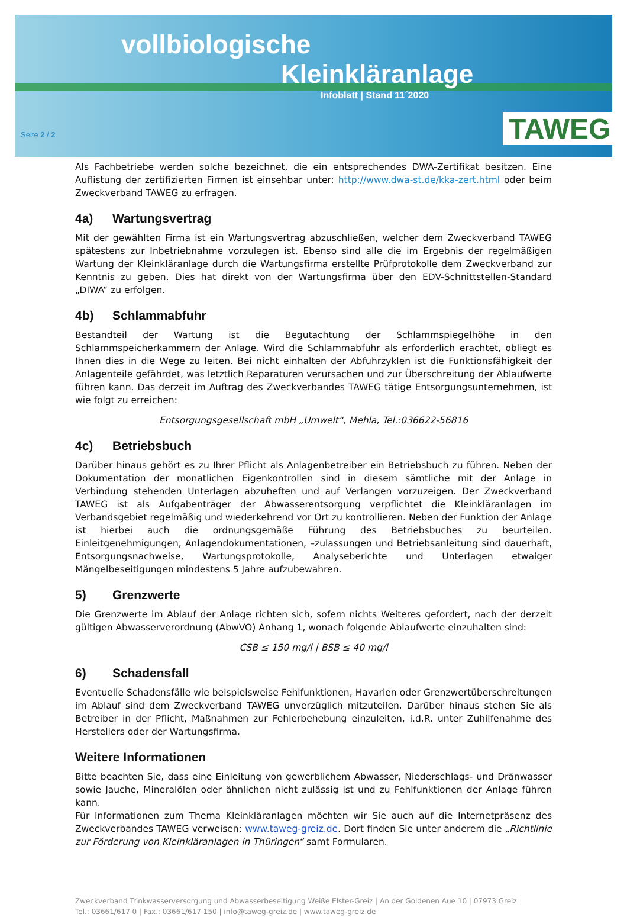vollbiologische
Kleinkläranlage
Infoblatt | Stand 11´2020
Seite 2 / 2 TAWEG
Als Fachbetriebe werden solche bezeichnet, die ein entsprechendes DWA-Zertifikat besitzen. Eine Auflistung der zertifizierten Firmen ist einsehbar unter: http://www.dwa-st.de/kka-zert.html oder beim Zweckverband TAWEG zu erfragen.
4a) Wartungsvertrag
Mit der gewählten Firma ist ein Wartungsvertrag abzuschließen, welcher dem Zweckverband TAWEG spätestens zur Inbetriebnahme vorzulegen ist. Ebenso sind alle die im Ergebnis der regelmäßigen Wartung der Kleinkläranlage durch die Wartungsfirma erstellte Prüfprotokolle dem Zweckverband zur Kenntnis zu geben. Dies hat direkt von der Wartungsfirma über den EDV-Schnittstellen-Standard „DIWA“ zu erfolgen.
4b) Schlammabfuhr
Bestandteil der Wartung ist die Begutachtung der Schlammspiegelhöhe in den Schlammspeicherkammern der Anlage. Wird die Schlammabfuhr als erforderlich erachtet, obliegt es Ihnen dies in die Wege zu leiten. Bei nicht einhalten der Abfuhrzyklen ist die Funktionsfähigkeit der Anlagenteile gefährdet, was letztlich Reparaturen verursachen und zur Überschreitung der Ablaufwerte führen kann. Das derzeit im Auftrag des Zweckverbandes TAWEG tätige Entsorgungsunternehmen, ist wie folgt zu erreichen:
Entsorgungsgesellschaft mbH „Umwelt“, Mehla, Tel.:036622-56816
4c) Betriebsbuch
Darüber hinaus gehört es zu Ihrer Pflicht als Anlagenbetreiber ein Betriebsbuch zu führen. Neben der Dokumentation der monatlichen Eigenkontrollen sind in diesem sämtliche mit der Anlage in Verbindung stehenden Unterlagen abzuheften und auf Verlangen vorzuzeigen. Der Zweckverband TAWEG ist als Aufgabenträger der Abwasserentsorgung verpflichtet die Kleinkläranlagen im Verbandsgebiet regelmäßig und wiederkehrend vor Ort zu kontrollieren. Neben der Funktion der Anlage ist hierbei auch die ordnungsgemäße Führung des Betriebsbuches zu beurteilen. Einleitgenehmigungen, Anlagendokumentationen, –zulassungen und Betriebsanleitung sind dauerhaft, Entsorgungsnachweise, Wartungsprotokolle, Analyseberichte und Unterlagen etwaiger Mängelbeseitigungen mindestens 5 Jahre aufzubewahren.
5) Grenzwerte
Die Grenzwerte im Ablauf der Anlage richten sich, sofern nichts Weiteres gefordert, nach der derzeit gültigen Abwasserverordnung (AbwVO) Anhang 1, wonach folgende Ablaufwerte einzuhalten sind:
CSB ≤ 150 mg/l | BSB ≤ 40 mg/l
6) Schadensfall
Eventuelle Schadensfälle wie beispielsweise Fehlfunktionen, Havarien oder Grenzwertüberschreitungen im Ablauf sind dem Zweckverband TAWEG unverzüglich mitzuteilen. Darüber hinaus stehen Sie als Betreiber in der Pflicht, Maßnahmen zur Fehlerbehebung einzuleiten, i.d.R. unter Zuhilfenahme des Herstellers oder der Wartungsfirma.
Weitere Informationen
Bitte beachten Sie, dass eine Einleitung von gewerblichem Abwasser, Niederschlags- und Dränwasser sowie Jauche, Mineralölen oder ähnlichen nicht zulässig ist und zu Fehlfunktionen der Anlage führen kann.
Für Informationen zum Thema Kleinkläranlagen möchten wir Sie auch auf die Internetpräsenz des Zweckverbandes TAWEG verweisen: www.taweg-greiz.de. Dort finden Sie unter anderem die „Richtlinie zur Förderung von Kleinkläranlagen in Thüringen“ samt Formularen.
Zweckverband Trinkwasserversorgung und Abwasserbeseitigung Weiße Elster-Greiz | An der Goldenen Aue 10 | 07973 Greiz
Tel.: 03661/617 0 | Fax.: 03661/617 150 | info@taweg-greiz.de | www.taweg-greiz.de